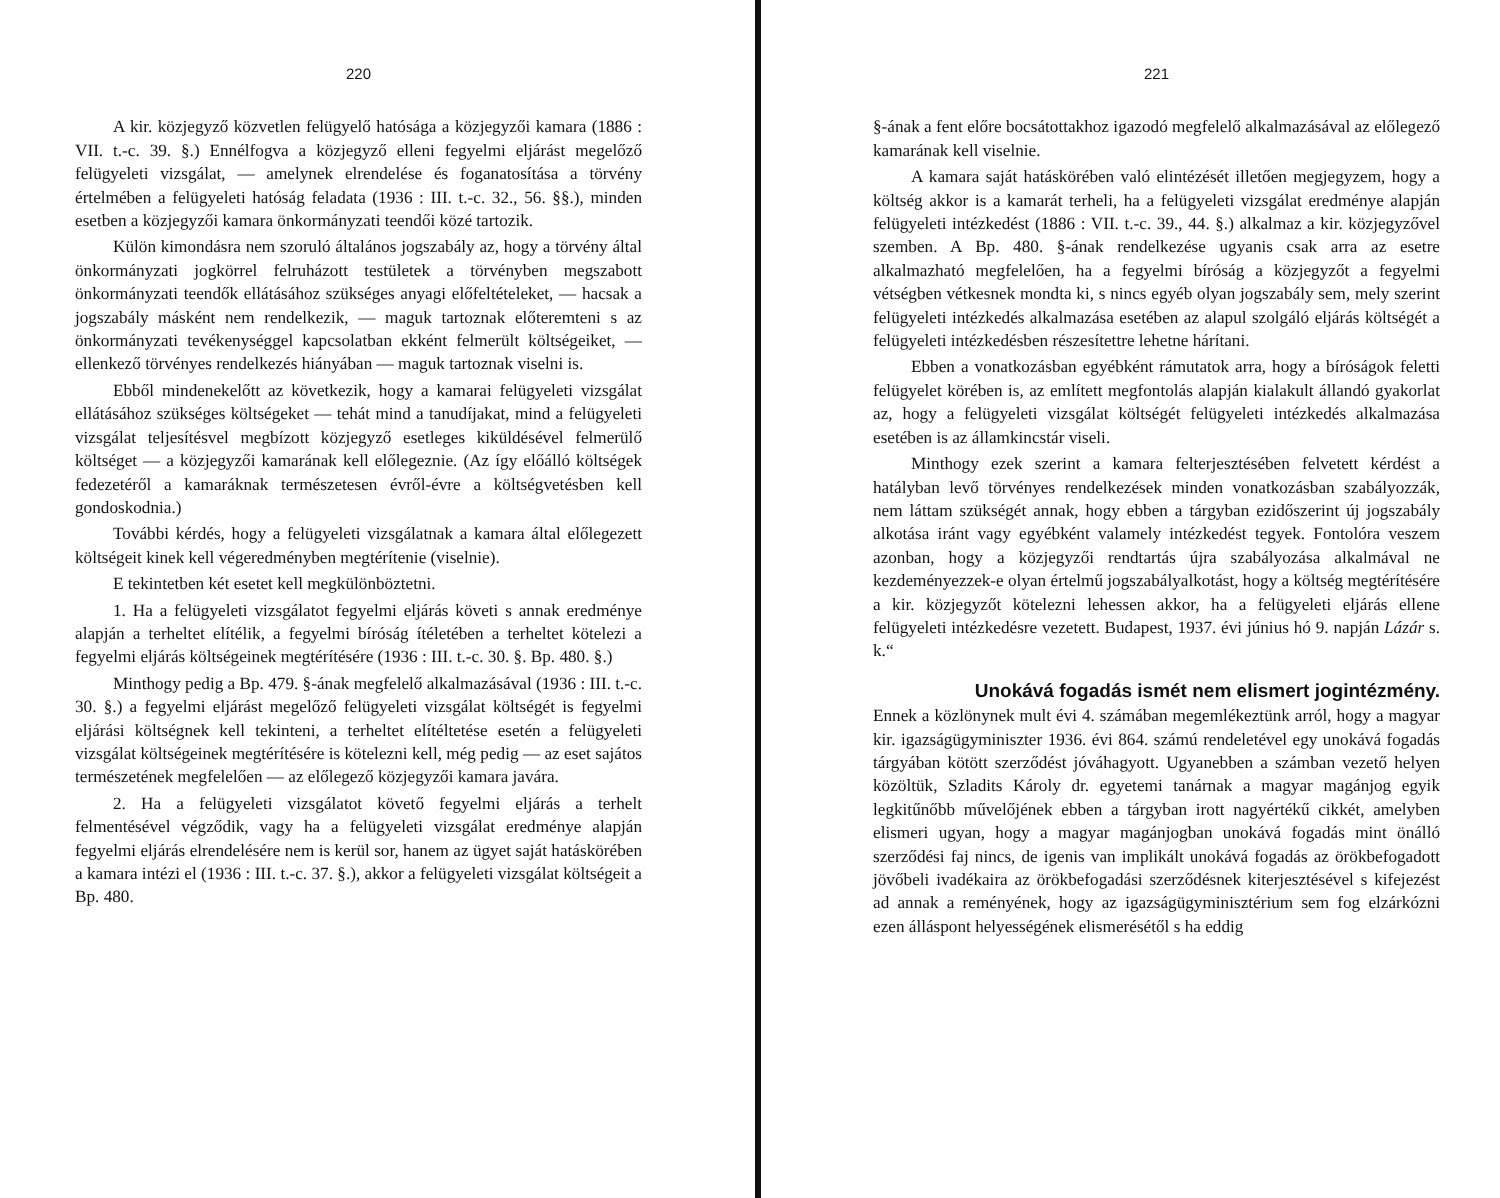220
A kir. közjegyző közvetlen felügyelő hatósága a közjegyzői kamara (1886 : VII. t.-c. 39. §.) Ennélfogva a közjegyző elleni fegyelmi eljárást megelőző felügyeleti vizsgálat, — amelynek elrendelése és foganatosítása a törvény értelmében a felügyeleti hatóság feladata (1936 : III. t.-c. 32., 56. §§.), minden esetben a közjegyzői kamara önkormányzati teendői közé tartozik.
Külön kimondásra nem szoruló általános jogszabály az, hogy a törvény által önkormányzati jogkörrel felruházott testületek a törvényben megszabott önkormányzati teendők ellátásához szükséges anyagi előfeltételeket, — hacsak a jogszabály másként nem rendelkezik, — maguk tartoznak előteremteni s az önkormányzati tevékenységgel kapcsolatban ekként felmerült költségeiket, — ellenkező törvényes rendelkezés hiányában — maguk tartoznak viselni is.
Ebből mindenekelőtt az következik, hogy a kamarai felügyeleti vizsgálat ellátásához szükséges költségeket — tehát mind a tanudíjakat, mind a felügyeleti vizsgálat teljesítésvel megbízott közjegyző esetleges kiküldésével felmerülő költséget — a közjegyzői kamarának kell előlegeznie. (Az így előálló költségek fedezetéről a kamaráknak természetesen évről-évre a költségvetésben kell gondoskodnia.)
További kérdés, hogy a felügyeleti vizsgálatnak a kamara által előlegezett költségeit kinek kell végeredményben megtérítenie (viselnie).
E tekintetben két esetet kell megkülönböztetni.
1. Ha a felügyeleti vizsgálatot fegyelmi eljárás követi s annak eredménye alapján a terheltet elítélik, a fegyelmi bíróság ítéletében a terheltet kötelezi a fegyelmi eljárás költségeinek megtérítésére (1936 : III. t.-c. 30. §. Bp. 480. §.)
Minthogy pedig a Bp. 479. §-ának megfelelő alkalmazásával (1936 : III. t.-c. 30. §.) a fegyelmi eljárást megelőző felügyeleti vizsgálat költségét is fegyelmi eljárási költségnek kell tekinteni, a terheltet elítéltetése esetén a felügyeleti vizsgálat költségeinek megtérítésére is kötelezni kell, még pedig — az eset sajátos természetének megfelelően — az előlegező közjegyzői kamara javára.
2. Ha a felügyeleti vizsgálatot követő fegyelmi eljárás a terhelt felmentésével végződik, vagy ha a felügyeleti vizsgálat eredménye alapján fegyelmi eljárás elrendelésére nem is kerül sor, hanem az ügyet saját hatáskörében a kamara intézi el (1936 : III. t.-c. 37. §.), akkor a felügyeleti vizsgálat költségeit a Bp. 480.
221
§-ának a fent előre bocsátottakhoz igazodó megfelelő alkalmazásával az előlegező kamarának kell viselnie.
A kamara saját hatáskörében való elintézését illetően megjegyzem, hogy a költség akkor is a kamarát terheli, ha a felügyeleti vizsgálat eredménye alapján felügyeleti intézkedést (1886 : VII. t.-c. 39., 44. §.) alkalmaz a kir. közjegyzővel szemben. A Bp. 480. §-ának rendelkezése ugyanis csak arra az esetre alkalmazható megfelelően, ha a fegyelmi bíróság a közjegyzőt a fegyelmi vétségben vétkesnek mondta ki, s nincs egyéb olyan jogszabály sem, mely szerint felügyeleti intézkedés alkalmazása esetében az alapul szolgáló eljárás költségét a felügyeleti intézkedésben részesítettre lehetne hárítani.
Ebben a vonatkozásban egyébként rámutatok arra, hogy a bíróságok feletti felügyelet körében is, az említett megfontolás alapján kialakult állandó gyakorlat az, hogy a felügyeleti vizsgálat költségét felügyeleti intézkedés alkalmazása esetében is az államkincstár viseli.
Minthogy ezek szerint a kamara felterjesztésében felvetett kérdést a hatályban levő törvényes rendelkezések minden vonatkozásban szabályozzák, nem láttam szükségét annak, hogy ebben a tárgyban ezidőszerint új jogszabály alkotása iránt vagy egyébként valamely intézkedést tegyek. Fontolóra veszem azonban, hogy a közjegyzői rendtartás újra szabályozása alkalmával ne kezdeményezzek-e olyan értelmű jogszabályalkotást, hogy a költség megtérítésére a kir. közjegyzőt kötelezni lehessen akkor, ha a felügyeleti eljárás ellene felügyeleti intézkedésre vezetett. Budapest, 1937. évi június hó 9. napján Lázár s. k.“
Unokává fogadás ismét nem elismert jogintézmény.
Ennek a közlönynek mult évi 4. számában megemlékeztünk arról, hogy a magyar kir. igazságügyminiszter 1936. évi 864. számú rendeletével egy unokává fogadás tárgyában kötött szerződést jóváhagyott. Ugyanebben a számban vezető helyen közöltük, Szladits Károly dr. egyetemi tanárnak a magyar magánjog egyik legkitűnőbb művelőjének ebben a tárgyban irott nagyértékű cikkét, amelyben elismeri ugyan, hogy a magyar magánjogban unokává fogadás mint önálló szerződési faj nincs, de igenis van implikált unokává fogadás az örökbefogadott jövőbeli ivadékaira az örökbefogadási szerződésnek kiterjesztésével s kifejezést ad annak a reményének, hogy az igazságügyminisztérium sem fog elzárkózni ezen álláspont helyességének elismerésétől s ha eddig